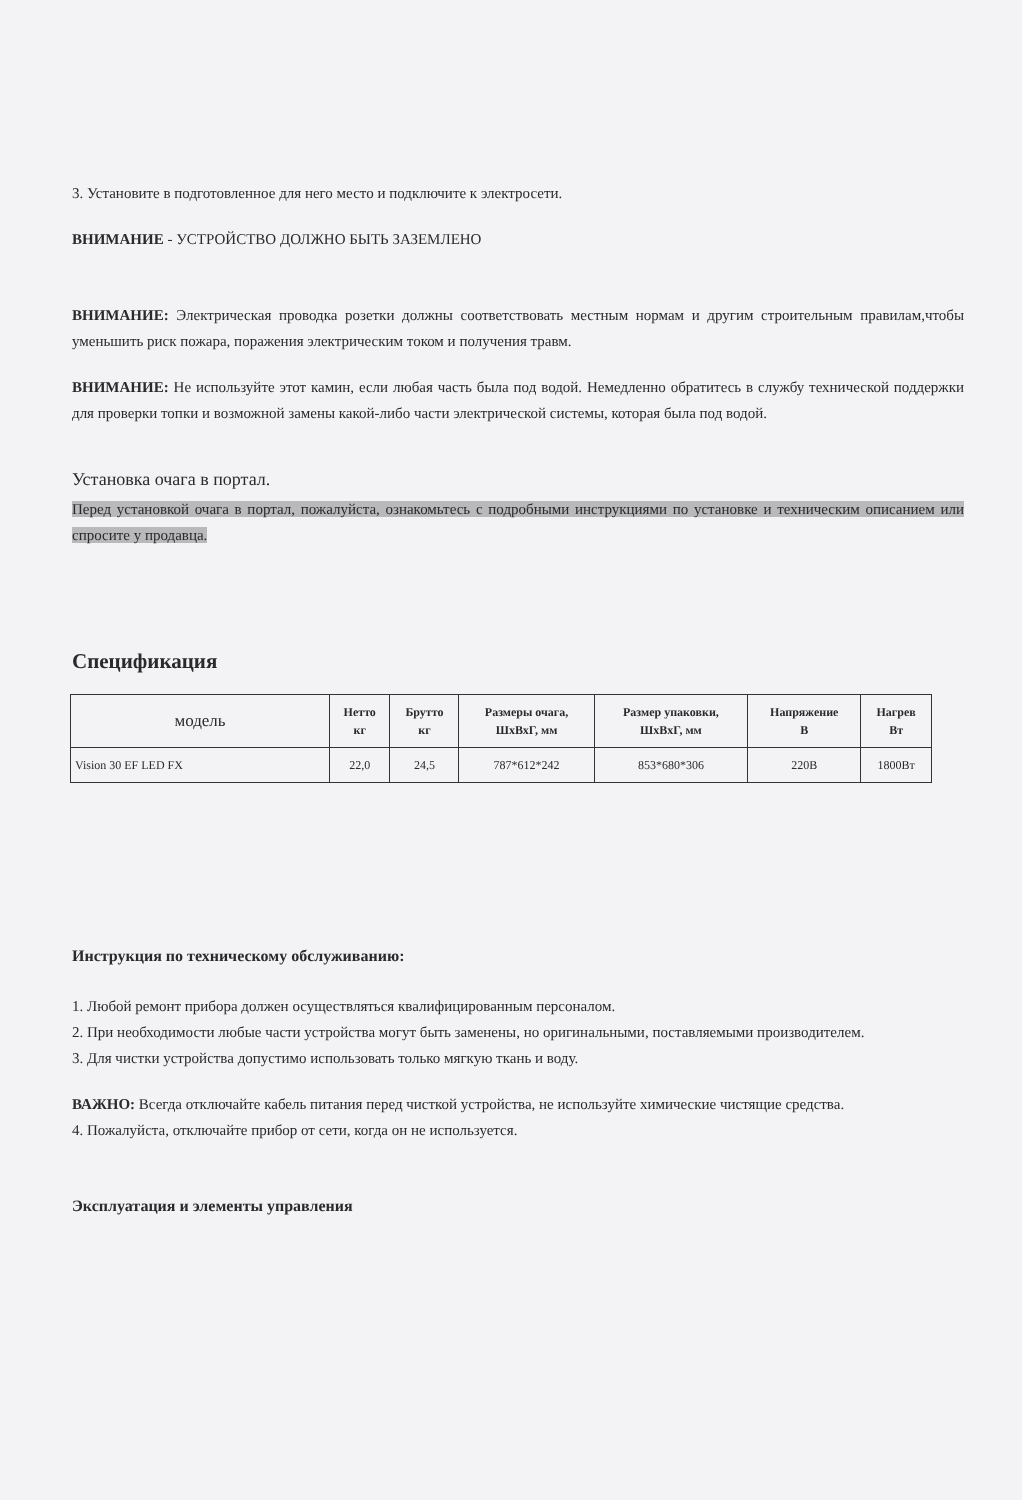3. Установите в подготовленное для него место и подключите к электросети.
ВНИМАНИЕ - УСТРОЙСТВО ДОЛЖНО БЫТЬ ЗАЗЕМЛЕНО
ВНИМАНИЕ: Электрическая проводка розетки должны соответствовать местным нормам и другим строительным правилам,чтобы уменьшить риск пожара, поражения электрическим током и получения травм.
ВНИМАНИЕ: Не используйте этот камин, если любая часть была под водой. Немедленно обратитесь в службу технической поддержки для проверки топки и возможной замены какой-либо части электрической системы, которая была под водой.
Установка очага в портал.
Перед установкой очага в портал, пожалуйста, ознакомьтесь с подробными инструкциями по установке и техническим описанием или спросите у продавца.
Спецификация
| модель | Нетто кг | Брутто кг | Размеры очага, ШхВхГ, мм | Размер упаковки, ШхВхГ, мм | Напряжение В | Нагрев Вт |
| --- | --- | --- | --- | --- | --- | --- |
| Vision 30 EF LED FX | 22,0 | 24,5 | 787*612*242 | 853*680*306 | 220В | 1800Вт |
Инструкция по техническому обслуживанию:
1. Любой ремонт прибора должен осуществляться квалифицированным персоналом.
2. При необходимости любые части устройства могут быть заменены, но оригинальными, поставляемыми производителем.
3. Для чистки устройства допустимо использовать только мягкую ткань и воду.
ВАЖНО: Всегда отключайте кабель питания перед чисткой устройства, не используйте химические чистящие средства.
4. Пожалуйста, отключайте прибор от сети, когда он не используется.
Эксплуатация и элементы управления